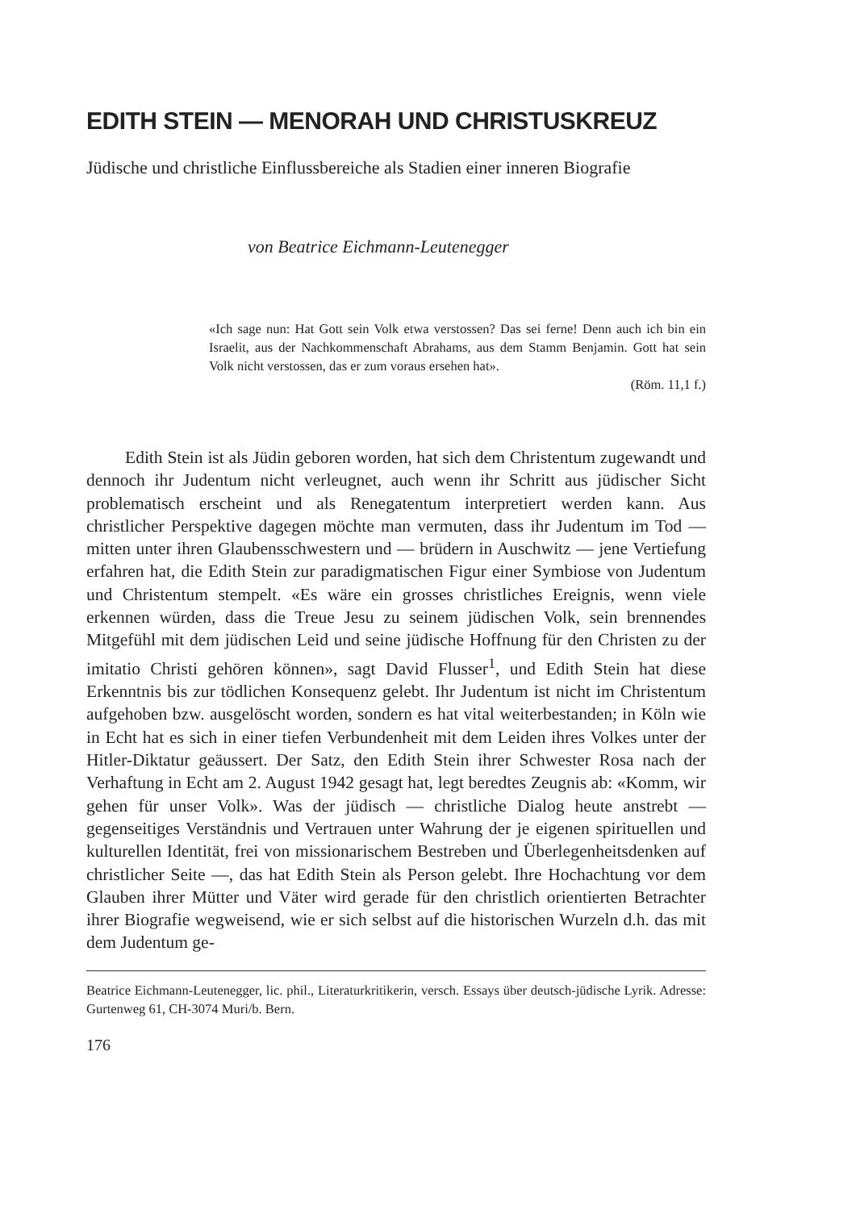EDITH STEIN — MENORAH UND CHRISTUSKREUZ
Jüdische und christliche Einflussbereiche als Stadien einer inneren Biografie
von Beatrice Eichmann-Leutenegger
«Ich sage nun: Hat Gott sein Volk etwa verstossen? Das sei ferne! Denn auch ich bin ein Israelit, aus der Nachkommenschaft Abrahams, aus dem Stamm Benjamin. Gott hat sein Volk nicht verstossen, das er zum voraus ersehen hat».
(Röm. 11,1 f.)
Edith Stein ist als Jüdin geboren worden, hat sich dem Christentum zugewandt und dennoch ihr Judentum nicht verleugnet, auch wenn ihr Schritt aus jüdischer Sicht problematisch erscheint und als Renegatentum interpretiert werden kann. Aus christlicher Perspektive dagegen möchte man vermuten, dass ihr Judentum im Tod — mitten unter ihren Glaubensschwestern und — brüdern in Auschwitz — jene Vertiefung erfahren hat, die Edith Stein zur paradigmatischen Figur einer Symbiose von Judentum und Christentum stempelt. «Es wäre ein grosses christliches Ereignis, wenn viele erkennen würden, dass die Treue Jesu zu seinem jüdischen Volk, sein brennendes Mitgefühl mit dem jüdischen Leid und seine jüdische Hoffnung für den Christen zu der imitatio Christi gehören können», sagt David Flusser<sup>1</sup>, und Edith Stein hat diese Erkenntnis bis zur tödlichen Konsequenz gelebt. Ihr Judentum ist nicht im Christentum aufgehoben bzw. ausgelöscht worden, sondern es hat vital weiterbestanden; in Köln wie in Echt hat es sich in einer tiefen Verbundenheit mit dem Leiden ihres Volkes unter der Hitler-Diktatur geäussert. Der Satz, den Edith Stein ihrer Schwester Rosa nach der Verhaftung in Echt am 2. August 1942 gesagt hat, legt beredtes Zeugnis ab: «Komm, wir gehen für unser Volk». Was der jüdisch — christliche Dialog heute anstrebt — gegenseitiges Verständnis und Vertrauen unter Wahrung der je eigenen spirituellen und kulturellen Identität, frei von missionarischem Bestreben und Überlegenheitsdenken auf christlicher Seite —, das hat Edith Stein als Person gelebt. Ihre Hochachtung vor dem Glauben ihrer Mütter und Väter wird gerade für den christlich orientierten Betrachter ihrer Biografie wegweisend, wie er sich selbst auf die historischen Wurzeln d.h. das mit dem Judentum ge-
Beatrice Eichmann-Leutenegger, lic. phil., Literaturkritikerin, versch. Essays über deutsch-jüdische Lyrik. Adresse: Gurtenweg 61, CH-3074 Muri/b. Bern.
176